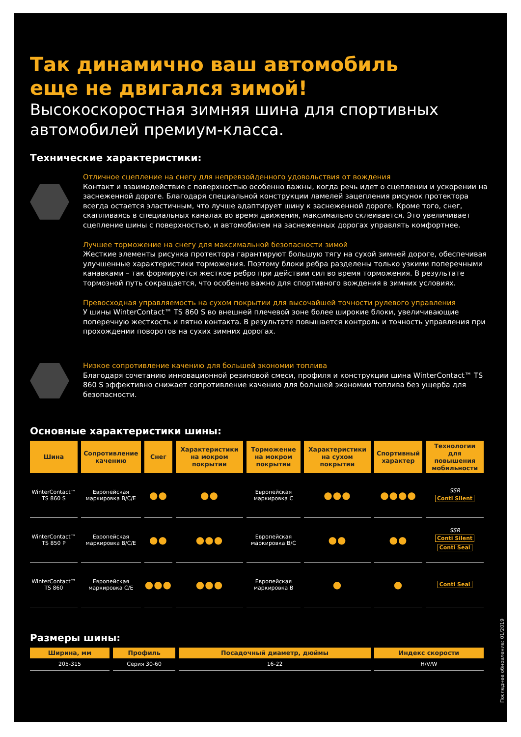Так динамично ваш автомобиль
еще не двигался зимой!
Высокоскоростная зимняя шина для спортивных автомобилей премиум-класса.
Технические характеристики:
Отличное сцепление на снегу для непревзойденного удовольствия от вождения
Контакт и взаимодействие с поверхностью особенно важны, когда речь идет о сцеплении и ускорении на заснеженной дороге. Благодаря специальной конструкции ламелей зацепления рисунок протектора всегда остается эластичным, что лучше адаптирует шину к заснеженной дороге. Кроме того, снег, скапливаясь в специальных каналах во время движения, максимально склеивается. Это увеличивает сцепление шины с поверхностью, и автомобилем на заснеженных дорогах управлять комфортнее.
Лучшее торможение на снегу для максимальной безопасности зимой
Жесткие элементы рисунка протектора гарантируют большую тягу на сухой зимней дороге, обеспечивая улучшенные характеристики торможения. Поэтому блоки ребра разделены только узкими поперечными канавками – так формируется жесткое ребро при действии сил во время торможения. В результате тормозной путь сокращается, что особенно важно для спортивного вождения в зимних условиях.
Превосходная управляемость на сухом покрытии для высочайшей точности рулевого управления
У шины WinterContact™ TS 860 S во внешней плечевой зоне более широкие блоки, увеличивающие поперечную жесткость и пятно контакта. В результате повышается контроль и точность управления при прохождении поворотов на сухих зимних дорогах.
Низкое сопротивление качению для большей экономии топлива
Благодаря сочетанию инновационной резиновой смеси, профиля и конструкции шина WinterContact™ TS 860 S эффективно снижает сопротивление качению для большей экономии топлива без ущерба для безопасности.
Основные характеристики шины:
| Шина | Сопротивление качению | Снег | Характеристики на мокром покрытии | Торможение на мокром покрытии | Характеристики на сухом покрытии | Спортивный характер | Технологии для повышения мобильности |
| --- | --- | --- | --- | --- | --- | --- | --- |
| WinterContact™ TS 860 S | Европейская маркировка B/C/E | ●● | ●● | Европейская маркировка C | ●●● | ●●●● | SSR Conti Silent |
| WinterContact™ TS 850 P | Европейская маркировка B/C/E | ●● | ●●● | Европейская маркировка B/C | ●● | ●● | SSR Conti Silent Conti Seal |
| WinterContact™ TS 860 | Европейская маркировка C/E | ●●● | ●●● | Европейская маркировка B | ● | ● | Conti Seal |
Размеры шины:
| Ширина, мм | Профиль | Посадочный диаметр, дюймы | Индекс скорости |
| --- | --- | --- | --- |
| 205-315 | Серия 30-60 | 16-22 | H/V/W |
Последнее обновление: 01/2019